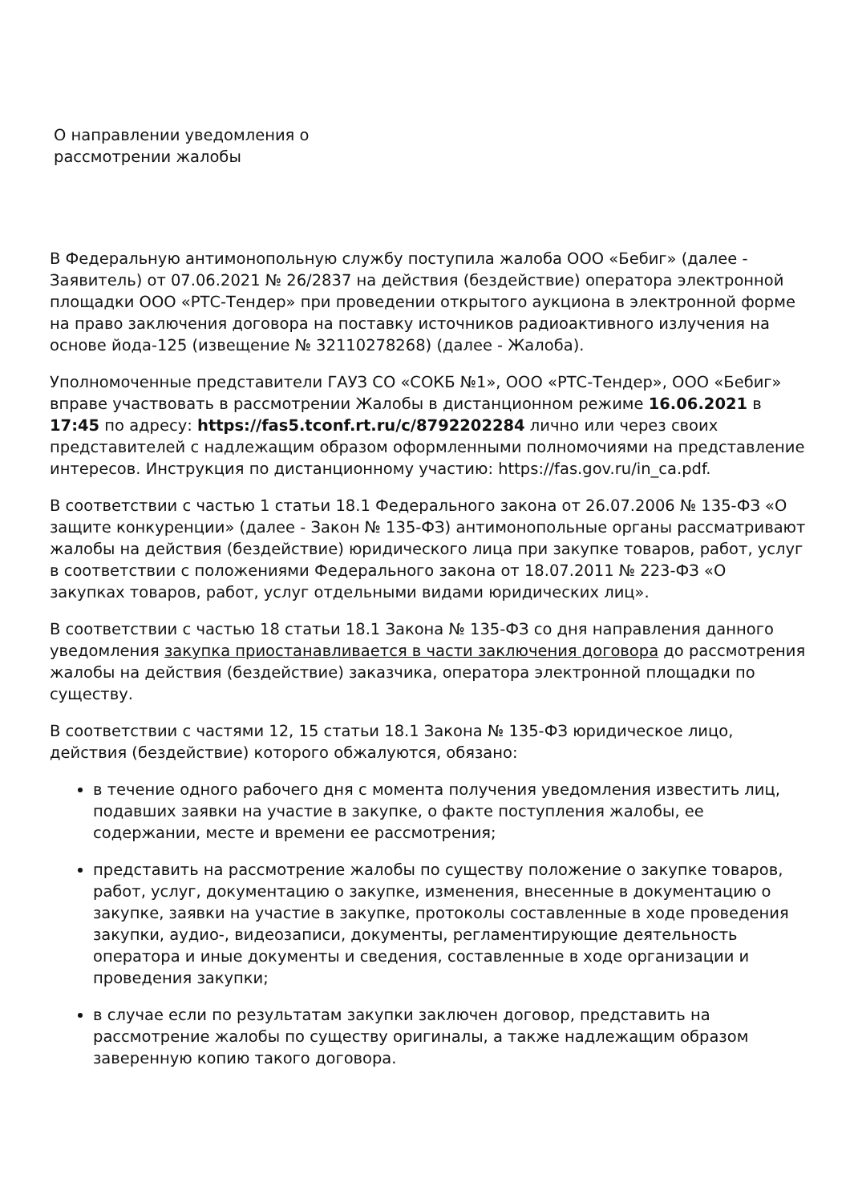О направлении уведомления о рассмотрении жалобы
В Федеральную антимонопольную службу поступила жалоба ООО «Бебиг» (далее - Заявитель) от 07.06.2021 № 26/2837 на действия (бездействие) оператора электронной площадки ООО «РТС-Тендер» при проведении открытого аукциона в электронной форме на право заключения договора на поставку источников радиоактивного излучения на основе йода-125 (извещение № 32110278268) (далее - Жалоба).
Уполномоченные представители ГАУЗ СО «СОКБ №1», ООО «РТС-Тендер», ООО «Бебиг» вправе участвовать в рассмотрении Жалобы в дистанционном режиме 16.06.2021 в 17:45 по адресу: https://fas5.tconf.rt.ru/c/8792202284 лично или через своих представителей с надлежащим образом оформленными полномочиями на представление интересов. Инструкция по дистанционному участию: https://fas.gov.ru/in_ca.pdf.
В соответствии с частью 1 статьи 18.1 Федерального закона от 26.07.2006 № 135-ФЗ «О защите конкуренции» (далее - Закон № 135-ФЗ) антимонопольные органы рассматривают жалобы на действия (бездействие) юридического лица при закупке товаров, работ, услуг в соответствии с положениями Федерального закона от 18.07.2011 № 223-ФЗ «О закупках товаров, работ, услуг отдельными видами юридических лиц».
В соответствии с частью 18 статьи 18.1 Закона № 135-ФЗ со дня направления данного уведомления закупка приостанавливается в части заключения договора до рассмотрения жалобы на действия (бездействие) заказчика, оператора электронной площадки по существу.
В соответствии с частями 12, 15 статьи 18.1 Закона № 135-ФЗ юридическое лицо, действия (бездействие) которого обжалуются, обязано:
в течение одного рабочего дня с момента получения уведомления известить лиц, подавших заявки на участие в закупке, о факте поступления жалобы, ее содержании, месте и времени ее рассмотрения;
представить на рассмотрение жалобы по существу положение о закупке товаров, работ, услуг, документацию о закупке, изменения, внесенные в документацию о закупке, заявки на участие в закупке, протоколы составленные в ходе проведения закупки, аудио-, видеозаписи, документы, регламентирующие деятельность оператора и иные документы и сведения, составленные в ходе организации и проведения закупки;
в случае если по результатам закупки заключен договор, представить на рассмотрение жалобы по существу оригиналы, а также надлежащим образом заверенную копию такого договора.